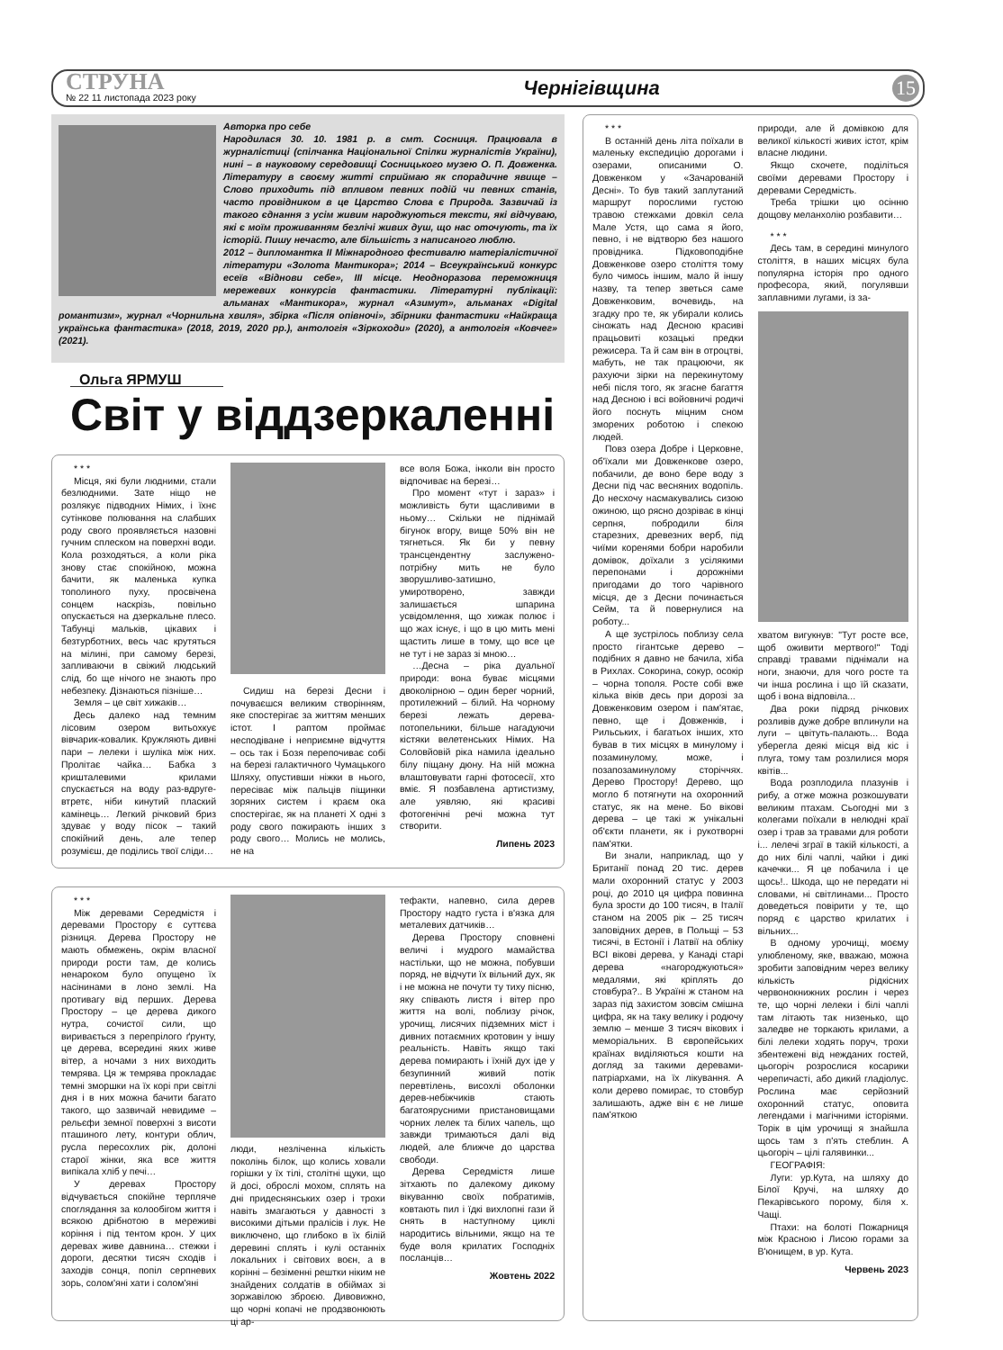СТРУНА
№ 22 11 листопада 2023 року
Чернігівщина
15
Авторка про себе
Народилася 30. 10. 1981 р. в смт. Сосниця. Працювала в журналістиці (спілчанка Національної Спілки журналістів України), нині – в науковому середовищі Сосницького музею О. П. Довженка. Літературу в своєму житті сприймаю як спорадичне явище – Слово приходить під впливом певних подій чи певних станів, часто провідником в це Царство Слова є Природа. Зазвичай із такого єднання з усім живим народжуються тексти, які відчуваю, які є моїм проживанням безлічі живих душ, що нас оточують, та їх історій. Пишу нечасто, але більшість з написаного люблю.
2012 – дипломантка ІІ Міжнародного фестивалю матеріалістичної літератури «Золота Мантикора»; 2014 – Всеукраїнський конкурс есеїв «Віднови себе», ІІІ місце. Неодноразова переможниця мережевих конкурсів фантастики. Літературні публікації: альманах «Мантикора», журнал «Азимут», альманах «Digital романтизм», журнал «Чорнильна хвиля», збірка «Після опівночі», збірники фантастики «Найкраща українська фантастика» (2018, 2019, 2020 рр.), антологія «Зіркоходи» (2020), а антологія «Ковчег» (2021).
Ольга ЯРМУШ
Світ у віддзеркаленні
* * *
Місця, які були людними, стали безлюдними. Зате ніщо не розлякує підводних Німих, і їхнє сутінкове полювання на слабших роду свого проявляється назовні гучним сплеском на поверхні води. Кола розходяться, а коли ріка знову стає спокійною, можна бачити, як маленька купка тополиного пуху, просвічена сонцем наскрізь, повільно опускається на дзеркальне плесо. Табунці мальків, цікавих і безтурботних, весь час крутяться на мілині, при самому березі, запливаючи в свіжий людський слід, бо ще нічого не знають про небезпеку. Дізнаються пізніше…
Земля – це світ хижаків…
Десь далеко над темним лісовим озером витьохкує вівчарик-ковалик. Кружляють дивні пари – лелеки і шуліка між них. Пролітає чайка… Бабка з кришталевими крилами спускається на воду раз-вдруге-втретє, ніби кинутий плаский камінець… Легкий річковий бриз здуває у воду пісок – такий спокійний день, але тепер розумієш, де поділись твої сліди…
Сидиш на березі Десни і почуваєшся великим створінням, яке спостерігає за життям менших істот. І раптом проймає несподіване і неприємне відчуття – ось так і Бозя перепочиває собі на березі галактичного Чумацького Шляху, опустивши ніжки в нього, пересіває між пальців піщинки зоряних систем і краєм ока спостерігає, як на планеті Х одні з роду свого пожирають інших з роду свого… Молись не молись, не на
все воля Божа, інколи він просто відпочиває на березі…
Про момент «тут і зараз» і можливість бути щасливими в ньому… Скільки не піднімай бігунок вгору, вище 50% він не тягнеться. Як би у певну трансцендентну заслужено-потрібну мить не було зворушливо-затишно, умиротворено, завжди залишається шпарина усвідомлення, що хижак полює і що жах існує, і що в цю мить мені щастить лише в тому, що все це не тут і не зараз зі мною…
…Десна – ріка дуальної природи: вона буває місцями двоколірною – один берег чорний, протилежний – білий. На чорному березі лежать дерева-потопельники, більше нагадуючи кістяки велетенських Німих. На Соловйовій ріка намила ідеально білу піщану дюну. На ній можна влаштовувати гарні фотосесії, хто вміє. Я позбавлена артистизму, але уявляю, які красиві фотогенічні речі можна тут створити.
Липень 2023
* * *
Між деревами Середмістя і деревами Простору є суттєва різниця. Дерева Простору не мають обмежень, окрім власної природи рости там, де колись ненароком було опущено їх насінинами в лоно землі. На противагу від перших. Дерева Простору – це дерева дикого нутра, сочистої сили, що виривається з перепрілого ґрунту, це дерева, всередині яких живе вітер, а ночами з них виходить темрява. Ця ж темрява прокладає темні зморшки на їх корі при світлі дня і в них можна бачити багато такого, що зазвичай невидиме – рельєфи земної поверхні з висоти пташиного лету, контури облич, русла пересохлих рік, долоні старої жінки, яка все життя випікала хліб у печі…
У деревах Простору відчувається спокійне терпляче споглядання за колообігом життя і всякою дрібнотою в мереживі коріння і під тентом крон. У цих деревах живе давнина… стежки і дороги, десятки тисяч сходів і заходів сонця, попіл серпневих зорь, солом'яні хати і солом'яні
люди, незліченна кількість поколінь білок, що колись ховали горішки у їх тілі, столітні щуки, що й досі, оброслі мохом, сплять на дні придеснянських озер і трохи навіть змагаються у давності з високими дітьми пралісів і лук. Не виключено, що глибоко в їх білій деревині сплять і кулі останніх локальних і світових воєн, а в корінні – безіменні рештки ніким не знайдених солдатів в обіймах зі зоржавілою зброєю. Дивовижно, що чорні копачі не продзвонюють ці ар-
тефакти, напевно, сила дерев Простору надто густа і в'язка для металевих датчиків…
Дерева Простору сповнені величі і мудрого мамайства настільки, що не можна, побувши поряд, не відчути їх вільний дух, як і не можна не почути ту тиху пісню, яку співають листя і вітер про життя на волі, поблизу річок, урочищ, лисячих підземних міст і дивних потаємних кротовин у іншу реальність. Навіть якщо такі дерева помирають і їхній дух іде у безупинний живий потік перевтілень, висохлі оболонки дерев-небіжчиків стають багатоярусними пристановищами чорних лелек та білих чапель, що завжди тримаються далі від людей, але ближче до царства свободи.
Дерева Середмістя лише зітхають по далекому дикому вікуванню своїх побратимів, ковтають пил і їдкі вихлопні гази й снять в наступному циклі народитись вільними, якщо на те буде воля крилатих Господніх посланців…
Жовтень 2022
* * *
В останній день літа поїхали в маленьку експедицію дорогами і озерами, описаними О. Довженком у «Зачарованій Десні». То був такий заплутаний маршрут порослими густою травою стежками довкіл села Мале Устя, що сама я його, певно, і не відтворю без нашого провідника. Підковоподібне Довженкове озеро століття тому було чимось іншим, мало й іншу назву, та тепер зветься саме Довженковим, вочевидь, на згадку про те, як убирали колись сіножать над Десною красиві працьовиті козацькі предки режисера. Та й сам він в отроцтві, мабуть, не так працюючи, як рахуючи зірки на перекинутому небі після того, як згасне багаття над Десною і всі войовничі родичі його поснуть міцним сном зморених роботою і спекою людей.
Повз озера Добре і Церковне, об'їхали ми Довженкове озеро, побачили, де воно бере воду з Десни під час весняних водопіль. До несхочу насмакувались сизою ожиною, що рясно дозріває в кінці серпня, побродили біля старезних, древезних верб, під чиїми коренями бобри наробили домівок, доїхали з усілякими перепонами і дорожніми пригодами до того чарівного місця, де з Десни починається Сейм, та й повернулися на роботу...
А ще зустрілось поблизу села просто гігантське дерево – подібних я давно не бачила, хіба в Рихлах. Сокорина, сокур, осокір – чорна тополя. Росте собі вже кілька віків десь при дорозі за Довженковим озером і пам'ятає, певно, ще і Довженків, і Рильських, і багатьох інших, хто бував в тих місцях в минулому і позаминулому, може, і позапозаминулому сторіччях. Дерево Простору! Дерево, що могло б потягнути на охоронний статус, як на мене. Бо вікові дерева – це такі ж унікальні об'єкти планети, як і рукотворні пам'ятки.
Ви знали, наприклад, що у Британії понад 20 тис. дерев мали охоронний статус у 2003 році, до 2010 ця цифра повинна була зрости до 100 тисяч, в Італії станом на 2005 рік – 25 тисяч заповідних дерев, в Польщі – 53 тисячі, в Естонії і Латвії на обліку ВСІ вікові дерева, у Канаді старі дерева «нагороджуються» медалями, які кріплять до стовбура?.. В Україні ж станом на зараз під захистом зовсім смішна цифра, як на таку велику і родючу землю – менше 3 тисяч вікових і меморіальних. В європейських країнах виділяються кошти на догляд за такими деревами-патріархами, на їх лікування. А коли дерево помирає, то стовбур залишають, адже він є не лише пам'яткою
природи, але й домівкою для великої кількості живих істот, крім власне людини.
Якщо схочете, поділіться своїми деревами Простору і деревами Середмість.
Треба трішки цю осінню дощову меланхолію розбавити…
* * *
Десь там, в середині минулого століття, в наших місцях була популярна історія про одного професора, який, погулявши заплавними лугами, із за-
хватом вигукнув: "Тут росте все, щоб оживити мертвого!" Тоді справді травами піднімали на ноги, знаючи, для чого росте та чи інша рослина і що їй сказати, щоб і вона відповіла...
Два роки підряд річкових розливів дуже добре вплинули на луги – цвітуть-палають... Вода уберегла деякі місця від кіс і плуга, тому там розлилися моря квітів...
Вода розплодила плазунів і рибу, а отже можна розкошувати великим птахам. Сьогодні ми з колегами поїхали в нелюдні краї озер і трав за травами для роботи і... лелечі зграї в такій кількості, а до них білі чаплі, чайки і дикі качечки... Я це побачила і це щось!.. Шкода, що не передати ні словами, ні світлинами... Просто доведеться повірити у те, що поряд є царство крилатих і вільних...
В одному урочищі, моєму улюбленому, яке, вважаю, можна зробити заповідним через велику кількість рідкісних червонокнижних рослин і через те, що чорні лелеки і білі чаплі там літають так низенько, що заледве не торкають крилами, а білі лелеки ходять поруч, трохи збентежені від нежданих гостей, цьогоріч розрослися косарики черепичасті, або дикий гладіолус. Рослина має серйозний охоронний статус, оповита легендами і магічними історіями. Торік в цім урочищі я знайшла щось там з п'ять стеблин. А цьогоріч – цілі галявинки...
ГЕОГРАФІЯ:
Луги: ур.Кута, на шляху до Білої Кручі, на шляху до Пекарівського порому, біля х. Чащі.
Птахи: на болоті Пожарниця між Красною і Лисою горами за В'юнищем, в ур. Кута.
Червень 2023